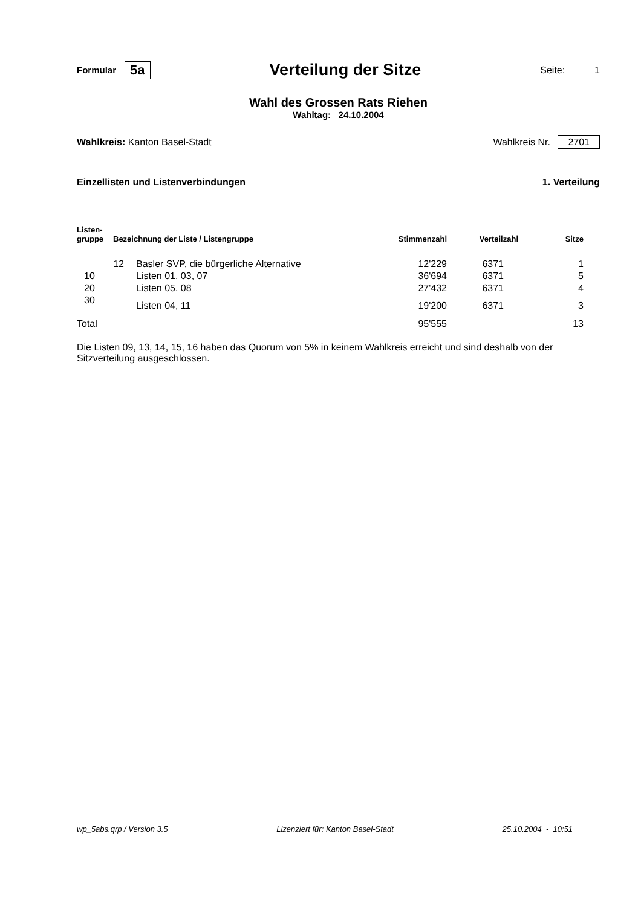Formular 5a Verteilung der Sitze Seite: 1
Wahl des Grossen Rats Riehen
Wahltag: 24.10.2004
Wahlkreis: Kanton Basel-Stadt Wahlkreis Nr. 2701
Einzellisten und Listenverbindungen 1. Verteilung
| Listen- gruppe | Bezeichnung der Liste / Listengruppe | | Stimmenzahl | Verteilzahl | Sitze |
| --- | --- | --- | --- | --- | --- |
| | 12 | Basler SVP, die bürgerliche Alternative | 12'229 | 6371 | 1 |
| 10 | | Listen 01, 03, 07 | 36'694 | 6371 | 5 |
| 20 | | Listen 05, 08 | 27'432 | 6371 | 4 |
| 30 | | Listen 04, 11 | 19'200 | 6371 | 3 |
| Total | | | 95'555 | | 13 |
Die Listen 09, 13, 14, 15, 16 haben das Quorum von 5% in keinem Wahlkreis erreicht und sind deshalb von der Sitzverteilung ausgeschlossen.
wp_5abs.qrp / Version 3.5 Lizenziert für: Kanton Basel-Stadt 25.10.2004 - 10:51